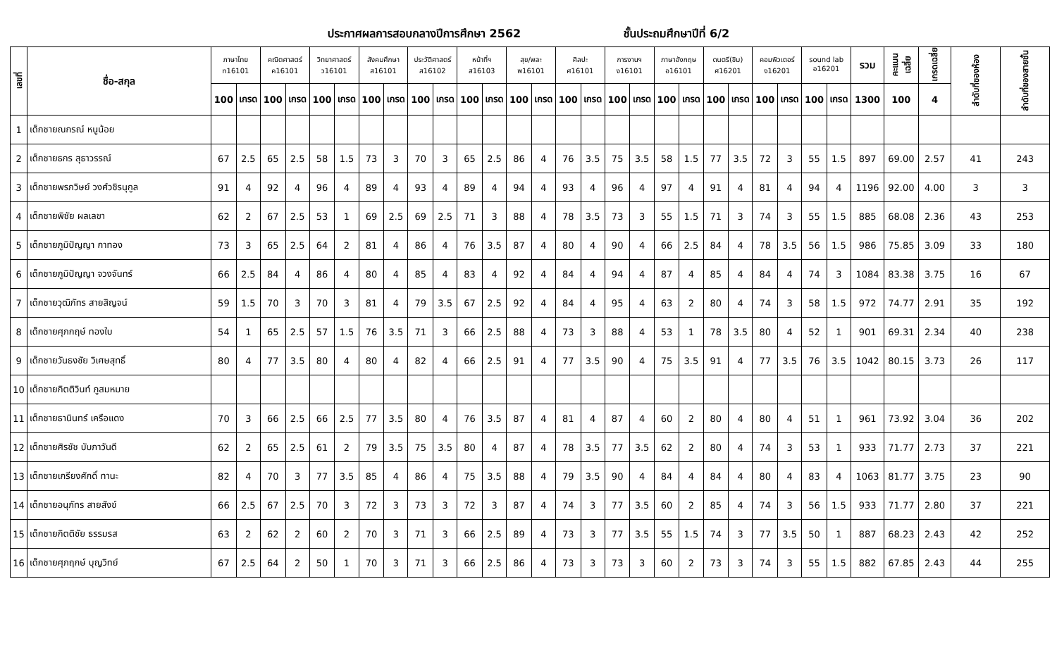ประกาศผลการสอบกลางปีการศึกษา 2562 ชั้นประถมศึกษาปีที่ 6/2
| เลขที่ | ชื่อ-สกุล | ภาษาไทย ท16101 | | คณิตศาสตร์ ค16101 | | วิทยาศาสตร์ ว16101 | | สังคมศึกษา ส16101 | | ประวัติศาสตร์ ส16102 | | หน้าที่ฯ ส16103 | | สุข/พละ พ16101 | | ศิลปะ ศ16101 | | การงานฯ ง16101 | | ภาษาอังกฤษ อ16101 | | ดนตรี(ขิม) ศ16201 | | คอมพิวเตอร์ ง16201 | | sound lab อ16201 | | รวม | คะแนนเฉลี่ย | เกรดเฉลี่ย | ลำดับที่ของห้อง | ลำดับที่ของสายชั้น |
| --- | --- | --- | --- | --- | --- | --- | --- | --- | --- | --- | --- | --- | --- | --- | --- | --- | --- | --- | --- | --- | --- | --- | --- | --- | --- | --- | --- | --- | --- | --- | --- | --- |
| | | 100 | เกรด | 100 | เกรด | 100 | เกรด | 100 | เกรด | 100 | เกรด | 100 | เกรด | 100 | เกรด | 100 | เกรด | 100 | เกรด | 100 | เกรด | 100 | เกรด | 100 | เกรด | 100 | เกรด | 1300 | 100 | 4 | | |
| 1 | เด็กชายณกรณ์ หนูน้อย | | | | | | | | | | | | | | | | | | | | | | | | | | | | | | | |
| 2 | เด็กชายธกร สุธาวรรณ์ | 67 | 2.5 | 65 | 2.5 | 58 | 1.5 | 73 | 3 | 70 | 3 | 65 | 2.5 | 86 | 4 | 76 | 3.5 | 75 | 3.5 | 58 | 1.5 | 77 | 3.5 | 72 | 3 | 55 | 1.5 | 897 | 69.00 | 2.57 | 41 | 243 |
| 3 | เด็กชายพรภวิษย์ วงศ์วชิรนุกูล | 91 | 4 | 92 | 4 | 96 | 4 | 89 | 4 | 93 | 4 | 89 | 4 | 94 | 4 | 93 | 4 | 96 | 4 | 97 | 4 | 91 | 4 | 81 | 4 | 94 | 4 | 1196 | 92.00 | 4.00 | 3 | 3 |
| 4 | เด็กชายพิชัย ผลเลขา | 62 | 2 | 67 | 2.5 | 53 | 1 | 69 | 2.5 | 69 | 2.5 | 71 | 3 | 88 | 4 | 78 | 3.5 | 73 | 3 | 55 | 1.5 | 71 | 3 | 74 | 3 | 55 | 1.5 | 885 | 68.08 | 2.36 | 43 | 253 |
| 5 | เด็กชายภูมิปัญญา กาทอง | 73 | 3 | 65 | 2.5 | 64 | 2 | 81 | 4 | 86 | 4 | 76 | 3.5 | 87 | 4 | 80 | 4 | 90 | 4 | 66 | 2.5 | 84 | 4 | 78 | 3.5 | 56 | 1.5 | 986 | 75.85 | 3.09 | 33 | 180 |
| 6 | เด็กชายภูมิปัญญา จวงจันทร์ | 66 | 2.5 | 84 | 4 | 86 | 4 | 80 | 4 | 85 | 4 | 83 | 4 | 92 | 4 | 84 | 4 | 94 | 4 | 87 | 4 | 85 | 4 | 84 | 4 | 74 | 3 | 1084 | 83.38 | 3.75 | 16 | 67 |
| 7 | เด็กชายวุฒิภัทร สายสิญจน์ | 59 | 1.5 | 70 | 3 | 70 | 3 | 81 | 4 | 79 | 3.5 | 67 | 2.5 | 92 | 4 | 84 | 4 | 95 | 4 | 63 | 2 | 80 | 4 | 74 | 3 | 58 | 1.5 | 972 | 74.77 | 2.91 | 35 | 192 |
| 8 | เด็กชายศุภกฤษ์ ทองใบ | 54 | 1 | 65 | 2.5 | 57 | 1.5 | 76 | 3.5 | 71 | 3 | 66 | 2.5 | 88 | 4 | 73 | 3 | 88 | 4 | 53 | 1 | 78 | 3.5 | 80 | 4 | 52 | 1 | 901 | 69.31 | 2.34 | 40 | 238 |
| 9 | เด็กชายวันธงชัย วิเศษสุทธิ์ | 80 | 4 | 77 | 3.5 | 80 | 4 | 80 | 4 | 82 | 4 | 66 | 2.5 | 91 | 4 | 77 | 3.5 | 90 | 4 | 75 | 3.5 | 91 | 4 | 77 | 3.5 | 76 | 3.5 | 1042 | 80.15 | 3.73 | 26 | 117 |
| 10 | เด็กชายกิตติวินท์ ภูสมหมาย | | | | | | | | | | | | | | | | | | | | | | | | | | | | | | | |
| 11 | เด็กชายธานินทร์ เครือแดง | 70 | 3 | 66 | 2.5 | 66 | 2.5 | 77 | 3.5 | 80 | 4 | 76 | 3.5 | 87 | 4 | 81 | 4 | 87 | 4 | 60 | 2 | 80 | 4 | 80 | 4 | 51 | 1 | 961 | 73.92 | 3.04 | 36 | 202 |
| 12 | เด็กชายศิรชัช บับภาวันดี | 62 | 2 | 65 | 2.5 | 61 | 2 | 79 | 3.5 | 75 | 3.5 | 80 | 4 | 87 | 4 | 78 | 3.5 | 77 | 3.5 | 62 | 2 | 80 | 4 | 74 | 3 | 53 | 1 | 933 | 71.77 | 2.73 | 37 | 221 |
| 13 | เด็กชายเกรียงศักดิ์ ทานะ | 82 | 4 | 70 | 3 | 77 | 3.5 | 85 | 4 | 86 | 4 | 75 | 3.5 | 88 | 4 | 79 | 3.5 | 90 | 4 | 84 | 4 | 84 | 4 | 80 | 4 | 83 | 4 | 1063 | 81.77 | 3.75 | 23 | 90 |
| 14 | เด็กชายอนุภัทร สายสังข์ | 66 | 2.5 | 67 | 2.5 | 70 | 3 | 72 | 3 | 73 | 3 | 72 | 3 | 87 | 4 | 74 | 3 | 77 | 3.5 | 60 | 2 | 85 | 4 | 74 | 3 | 56 | 1.5 | 933 | 71.77 | 2.80 | 37 | 221 |
| 15 | เด็กชายกิตติชัย ธรรมรส | 63 | 2 | 62 | 2 | 60 | 2 | 70 | 3 | 71 | 3 | 66 | 2.5 | 89 | 4 | 73 | 3 | 77 | 3.5 | 55 | 1.5 | 74 | 3 | 77 | 3.5 | 50 | 1 | 887 | 68.23 | 2.43 | 42 | 252 |
| 16 | เด็กชายศุภฤกษ์ บุญวิทย์ | 67 | 2.5 | 64 | 2 | 50 | 1 | 70 | 3 | 71 | 3 | 66 | 2.5 | 86 | 4 | 73 | 3 | 73 | 3 | 60 | 2 | 73 | 3 | 74 | 3 | 55 | 1.5 | 882 | 67.85 | 2.43 | 44 | 255 |